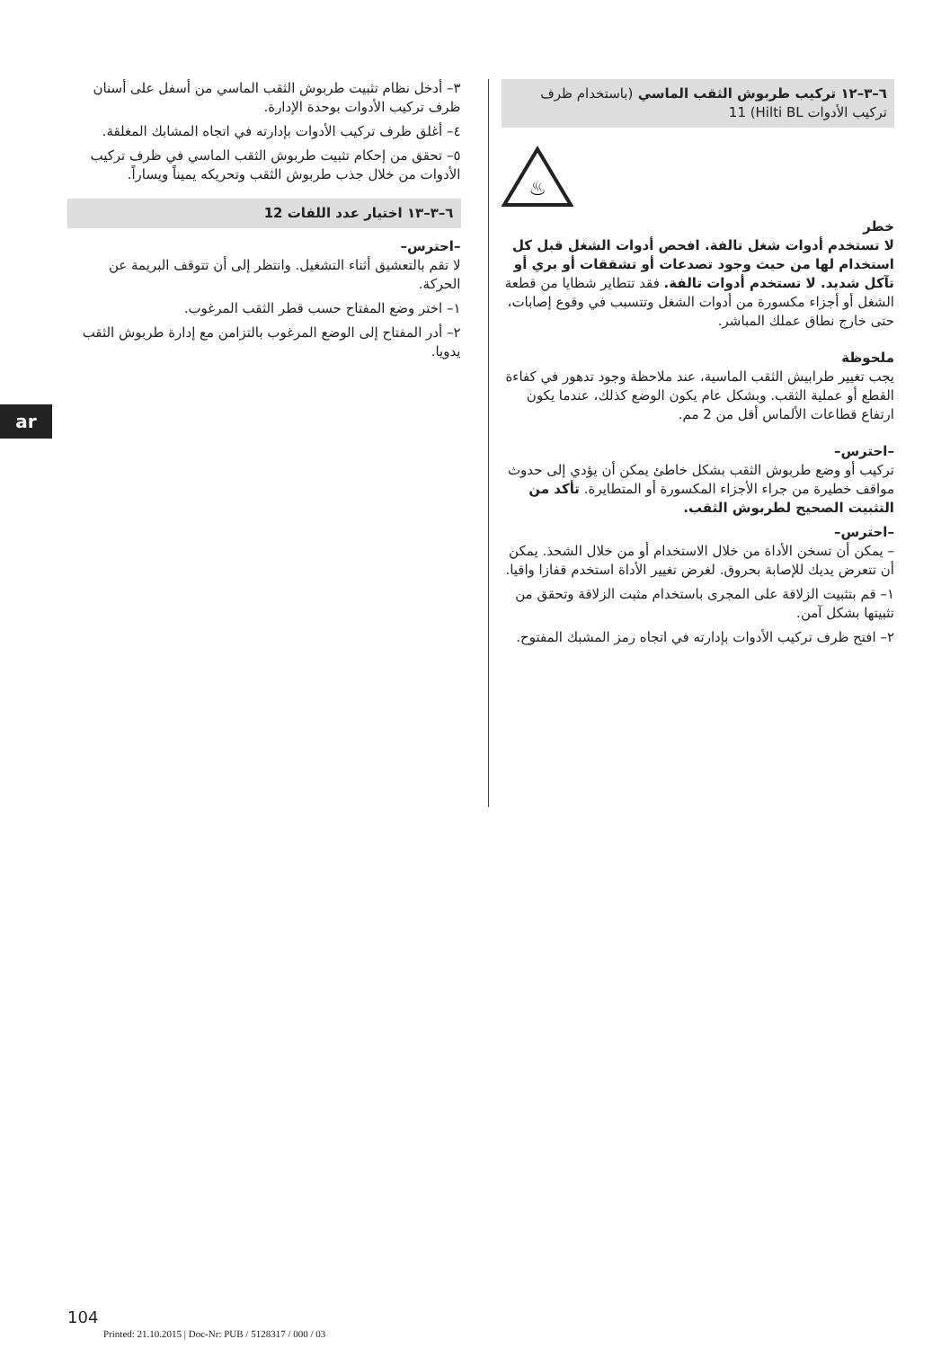٦–٣–١٢ تركيب طربوش الثقب الماسي (باستخدام ظرف تركيب الأدوات Hilti BL) 11
♨
خطر
لا تستخدم أدوات شغل تالفة. افحص أدوات الشغل قبل كل استخدام لها من حيث وجود تصدعات أو تشققات أو بري أو تآكل شديد. لا تستخدم أدوات تالفة. فقد تتطاير شظايا من قطعة الشغل أو أجزاء مكسورة من أدوات الشغل وتتسبب في وقوع إصابات، حتى خارج نطاق عملك المباشر.
ملحوظة
يجب تغيير طرابيش الثقب الماسية، عند ملاحظة وجود تدهور في كفاءة القطع أو عملية الثقب. وبشكل عام يكون الوضع كذلك، عندما يكون ارتفاع قطاعات الألماس أقل من 2 مم.
–احترس–
تركيب أو وضع طربوش الثقب بشكل خاطئ يمكن أن يؤدي إلى حدوث مواقف خطيرة من جراء الأجزاء المكسورة أو المتطايرة. تأكد من التثبيت الصحيح لطربوش الثقب.
–احترس–
– يمكن أن تسخن الأداة من خلال الاستخدام أو من خلال الشحذ. يمكن أن تتعرض يديك للإصابة بحروق. لغرض تغيير الأداة استخدم قفازا واقيا.
١– قم بتثبيت الزلاقة على المجرى باستخدام مثبت الزلاقة وتحقق من تثبيتها بشكل آمن.
٢– افتح ظرف تركيب الأدوات بإدارته في اتجاه رمز المشبك المفتوح.
٣– أدخل نظام تثبيت طربوش الثقب الماسي من أسفل على أسنان ظرف تركيب الأدوات بوحدة الإدارة.
٤– أغلق ظرف تركيب الأدوات بإدارته في اتجاه المشابك المغلقة.
٥– تحقق من إحكام تثبيت طربوش الثقب الماسي في ظرف تركيب الأدوات من خلال جذب طربوش الثقب وتحريكه يميناً ويساراً.
٦–٣–١٣ اختيار عدد اللفات 12
–احترس–
لا تقم بالتعشيق أثناء التشغيل. وانتظر إلى أن تتوقف البريمة عن الحركة.
١– اختر وضع المفتاح حسب قطر الثقب المرغوب.
٢– أدر المفتاح إلى الوضع المرغوب بالتزامن مع إدارة طربوش الثقب يدويا.
ar
104
Printed: 21.10.2015 | Doc-Nr: PUB / 5128317 / 000 / 03